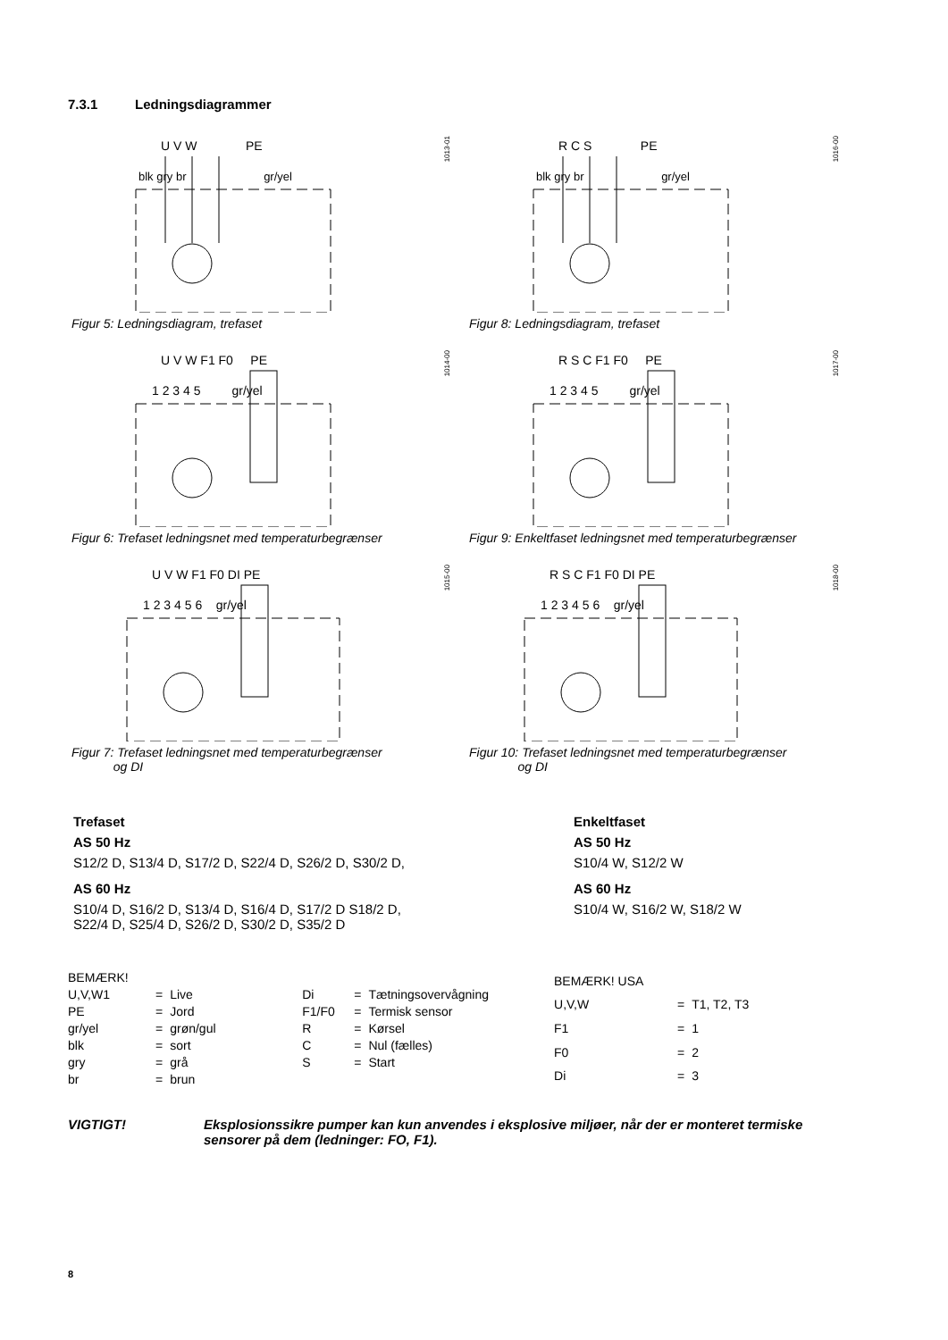7.3.1 Ledningsdiagrammer
1013-01
U V W PE
blk gry br gr/yel
1016-00
R C S PE
blk gry br gr/yel
Figur 5: Ledningsdiagram, trefaset
Figur 8: Ledningsdiagram, trefaset
1014-00
U V W F1 F0 PE
1 2 3 4 5 gr/yel
1017-00
R S C F1 F0 PE
1 2 3 4 5 gr/yel
Figur 6: Trefaset ledningsnet med temperaturbegrænser
Figur 9: Enkeltfaset ledningsnet med temperaturbegrænser
1015-00
U V W F1 F0 DI PE
1 2 3 4 5 6 gr/yel
1018-00
R S C F1 F0 DI PE
1 2 3 4 5 6 gr/yel
Figur 7: Trefaset ledningsnet med temperaturbegrænser
og DI
Figur 10: Trefaset ledningsnet med temperaturbegrænser
og DI
Trefaset
AS 50 Hz
S12/2 D, S13/4 D, S17/2 D, S22/4 D, S26/2 D, S30/2 D,
AS 60 Hz
S10/4 D, S16/2 D, S13/4 D, S16/4 D, S17/2 D S18/2 D,
S22/4 D, S25/4 D, S26/2 D, S30/2 D, S35/2 D
Enkeltfaset
AS 50 Hz
S10/4 W, S12/2 W
AS 60 Hz
S10/4 W, S16/2 W, S18/2 W
| BEMÆRK! | | | | | |
| U,V,W1 | = | Live | Di | = | Tætningsovervågning |
| PE | = | Jord | F1/F0 | = | Termisk sensor |
| gr/yel | = | grøn/gul | R | = | Kørsel |
| blk | = | sort | C | = | Nul (fælles) |
| gry | = | grå | S | = | Start |
| br | = | brun | | | |
| BEMÆRK! USA | | |
| U,V,W | = | T1, T2, T3 |
| F1 | = | 1 |
| F0 | = | 2 |
| Di | = | 3 |
VIGTIGT! Eksplosionssikre pumper kan kun anvendes i eksplosive miljøer, når der er monteret termiske sensorer på dem (ledninger: FO, F1).
8